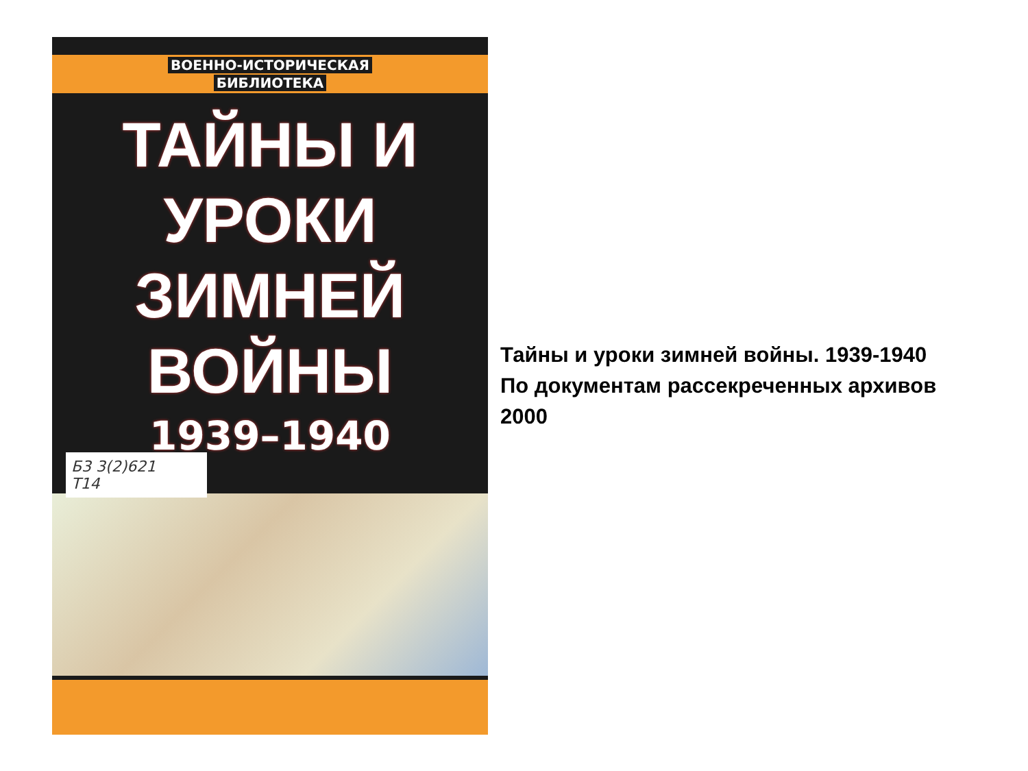ВОЕННО-ИСТОРИЧЕСКАЯ
БИБЛИОТЕКА
ТАЙНЫ И УРОКИ
ЗИМНЕЙ ВОЙНЫ
1939–1940
Б3 3(2)621
Т14
Тайны и уроки зимней войны. 1939-1940
По документам рассекреченных архивов
2000